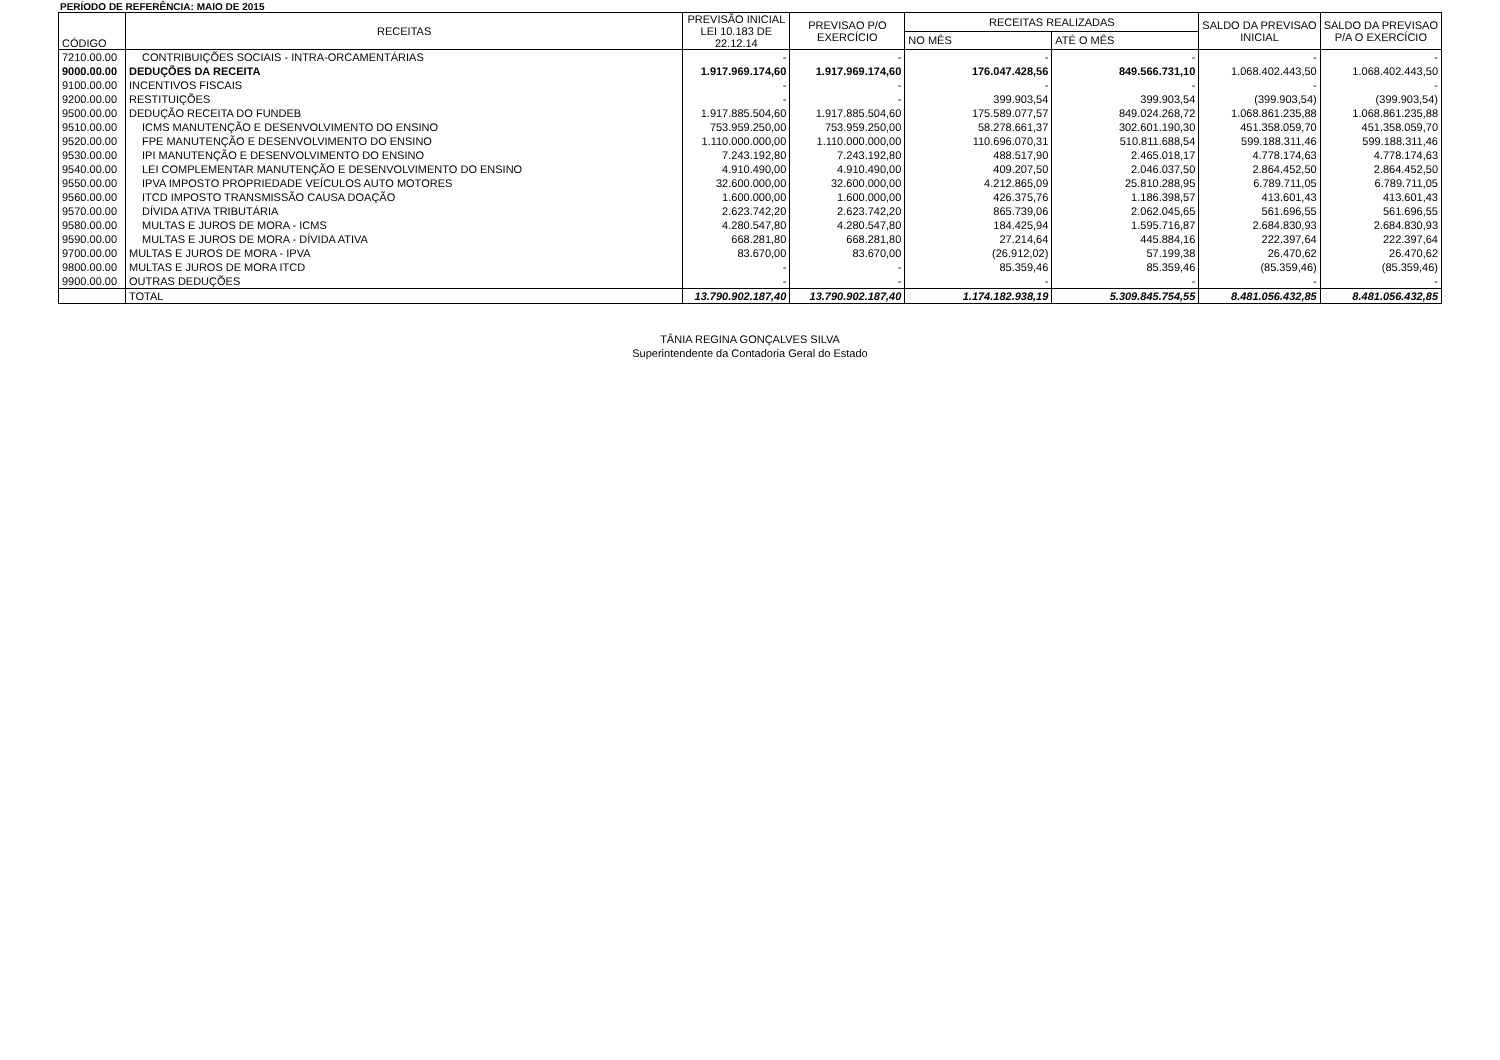PERÍODO DE REFERÊNCIA: MAIO DE 2015
| CÓDIGO | RECEITAS | PREVISÃO INICIAL LEI 10.183 DE 22.12.14 | PREVISAO P/O EXERCÍCIO | RECEITAS REALIZADAS | | SALDO DA PREVISAO INICIAL | SALDO DA PREVISAO P/A O EXERCÍCIO |
| --- | --- | --- | --- | --- | --- | --- | --- |
| | | | | NO MÊS | ATÉ O MÊS | | |
| 7210.00.00 | CONTRIBUIÇÕES SOCIAIS - INTRA-ORCAMENTÁRIAS | - | - | - | - | - | - |
| 9000.00.00 | DEDUÇÕES DA RECEITA | 1.917.969.174,60 | 1.917.969.174,60 | 176.047.428,56 | 849.566.731,10 | 1.068.402.443,50 | 1.068.402.443,50 |
| 9100.00.00 | INCENTIVOS FISCAIS | - | - | - | - | - | - |
| 9200.00.00 | RESTITUIÇÕES | - | - | 399.903,54 | 399.903,54 | (399.903,54) | (399.903,54) |
| 9500.00.00 | DEDUÇÃO RECEITA DO FUNDEB | 1.917.885.504,60 | 1.917.885.504,60 | 175.589.077,57 | 849.024.268,72 | 1.068.861.235,88 | 1.068.861.235,88 |
| 9510.00.00 | ICMS MANUTENÇÃO E DESENVOLVIMENTO DO ENSINO | 753.959.250,00 | 753.959.250,00 | 58.278.661,37 | 302.601.190,30 | 451.358.059,70 | 451.358.059,70 |
| 9520.00.00 | FPE MANUTENÇÃO E DESENVOLVIMENTO DO ENSINO | 1.110.000.000,00 | 1.110.000.000,00 | 110.696.070,31 | 510.811.688,54 | 599.188.311,46 | 599.188.311,46 |
| 9530.00.00 | IPI MANUTENÇÃO E DESENVOLVIMENTO DO ENSINO | 7.243.192,80 | 7.243.192,80 | 488.517,90 | 2.465.018,17 | 4.778.174,63 | 4.778.174,63 |
| 9540.00.00 | LEI COMPLEMENTAR MANUTENÇÃO E DESENVOLVIMENTO DO ENSINO | 4.910.490,00 | 4.910.490,00 | 409.207,50 | 2.046.037,50 | 2.864.452,50 | 2.864.452,50 |
| 9550.00.00 | IPVA IMPOSTO PROPRIEDADE VEÍCULOS AUTO MOTORES | 32.600.000,00 | 32.600.000,00 | 4.212.865,09 | 25.810.288,95 | 6.789.711,05 | 6.789.711,05 |
| 9560.00.00 | ITCD IMPOSTO TRANSMISSÃO CAUSA DOAÇÃO | 1.600.000,00 | 1.600.000,00 | 426.375,76 | 1.186.398,57 | 413.601,43 | 413.601,43 |
| 9570.00.00 | DÍVIDA ATIVA TRIBUTÁRIA | 2.623.742,20 | 2.623.742,20 | 865.739,06 | 2.062.045,65 | 561.696,55 | 561.696,55 |
| 9580.00.00 | MULTAS E JUROS DE MORA - ICMS | 4.280.547,80 | 4.280.547,80 | 184.425,94 | 1.595.716,87 | 2.684.830,93 | 2.684.830,93 |
| 9590.00.00 | MULTAS E JUROS DE MORA - DÍVIDA ATIVA | 668.281,80 | 668.281,80 | 27.214,64 | 445.884,16 | 222.397,64 | 222.397,64 |
| 9700.00.00 | MULTAS E JUROS DE MORA - IPVA | 83.670,00 | 83.670,00 | (26.912,02) | 57.199,38 | 26.470,62 | 26.470,62 |
| 9800.00.00 | MULTAS E JUROS DE MORA ITCD | - | - | 85.359,46 | 85.359,46 | (85.359,46) | (85.359,46) |
| 9900.00.00 | OUTRAS DEDUÇÕES | - | - | - | - | - | - |
| | TOTAL | 13.790.902.187,40 | 13.790.902.187,40 | 1.174.182.938,19 | 5.309.845.754,55 | 8.481.056.432,85 | 8.481.056.432,85 |
TÂNIA REGINA GONÇALVES SILVA
Superintendente da Contadoria Geral do Estado